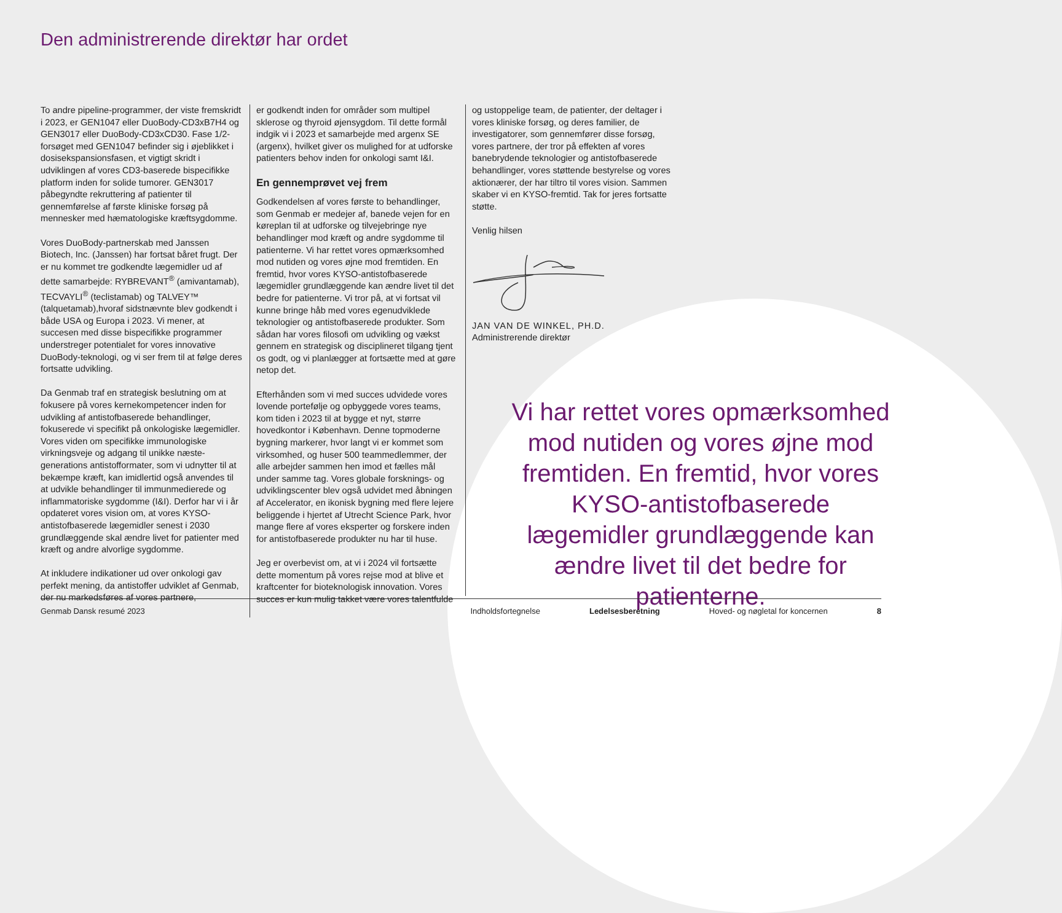Den administrerende direktør har ordet
To andre pipeline-programmer, der viste fremskridt i 2023, er GEN1047 eller DuoBody-CD3xB7H4 og GEN3017 eller DuoBody-CD3xCD30. Fase 1/2-forsøget med GEN1047 befinder sig i øjeblikket i dosisekspansionsfasen, et vigtigt skridt i udviklingen af vores CD3-baserede bispecifikke platform inden for solide tumorer. GEN3017 påbegyndte rekruttering af patienter til gennemførelse af første kliniske forsøg på mennesker med hæmatologiske kræftsygdomme.
Vores DuoBody-partnerskab med Janssen Biotech, Inc. (Janssen) har fortsat båret frugt. Der er nu kommet tre godkendte lægemidler ud af dette samarbejde: RYBREVANT<sup>®</sup> (amivantamab), TECVAYLI<sup>®</sup> (teclistamab) og TALVEY™ (talquetamab),hvoraf sidstnævnte blev godkendt i både USA og Europa i 2023. Vi mener, at succesen med disse bispecifikke programmer understreger potentialet for vores innovative DuoBody-teknologi, og vi ser frem til at følge deres fortsatte udvikling.
Da Genmab traf en strategisk beslutning om at fokusere på vores kernekompetencer inden for udvikling af antistofbaserede behandlinger, fokuserede vi specifikt på onkologiske lægemidler. Vores viden om specifikke immunologiske virkningsveje og adgang til unikke næste-generations antistofformater, som vi udnytter til at bekæmpe kræft, kan imidlertid også anvendes til at udvikle behandlinger til immunmedierede og inflammatoriske sygdomme (I&I). Derfor har vi i år opdateret vores vision om, at vores KYSO-antistofbaserede lægemidler senest i 2030 grundlæggende skal ændre livet for patienter med kræft og andre alvorlige sygdomme.
At inkludere indikationer ud over onkologi gav perfekt mening, da antistoffer udviklet af Genmab, der nu markedsføres af vores partnere,
er godkendt inden for områder som multipel sklerose og thyroid øjensygdom. Til dette formål indgik vi i 2023 et samarbejde med argenx SE (argenx), hvilket giver os mulighed for at udforske patienters behov inden for onkologi samt I&I.
En gennemprøvet vej frem
Godkendelsen af vores første to behandlinger, som Genmab er medejer af, banede vejen for en køreplan til at udforske og tilvejebringe nye behandlinger mod kræft og andre sygdomme til patienterne. Vi har rettet vores opmærksomhed mod nutiden og vores øjne mod fremtiden. En fremtid, hvor vores KYSO-antistofbaserede lægemidler grundlæggende kan ændre livet til det bedre for patienterne. Vi tror på, at vi fortsat vil kunne bringe håb med vores egenudviklede teknologier og antistofbaserede produkter. Som sådan har vores filosofi om udvikling og vækst gennem en strategisk og disciplineret tilgang tjent os godt, og vi planlægger at fortsætte med at gøre netop det.
Efterhånden som vi med succes udvidede vores lovende portefølje og opbyggede vores teams, kom tiden i 2023 til at bygge et nyt, større hovedkontor i København. Denne topmoderne bygning markerer, hvor langt vi er kommet som virksomhed, og huser 500 teammedlemmer, der alle arbejder sammen hen imod et fælles mål under samme tag. Vores globale forsknings- og udviklingscenter blev også udvidet med åbningen af Accelerator, en ikonisk bygning med flere lejere beliggende i hjertet af Utrecht Science Park, hvor mange flere af vores eksperter og forskere inden for antistofbaserede produkter nu har til huse.
Jeg er overbevist om, at vi i 2024 vil fortsætte dette momentum på vores rejse mod at blive et kraftcenter for bioteknologisk innovation. Vores succes er kun mulig takket være vores talentfulde
og ustoppelige team, de patienter, der deltager i vores kliniske forsøg, og deres familier, de investigatorer, som gennemfører disse forsøg, vores partnere, der tror på effekten af vores banebrydende teknologier og antistofbaserede behandlinger, vores støttende bestyrelse og vores aktionærer, der har tiltro til vores vision. Sammen skaber vi en KYSO-fremtid. Tak for jeres fortsatte støtte.
Venlig hilsen
JAN VAN DE WINKEL, PH.D.
Administrerende direktør
Vi har rettet vores opmærksomhed mod nutiden og vores øjne mod fremtiden. En fremtid, hvor vores KYSO-antistofbaserede lægemidler grundlæggende kan ændre livet til det bedre for patienterne.
Genmab Dansk resumé 2023 Indholdsfortegnelse Ledelsesberetning Hoved- og nøgletal for koncernen 8